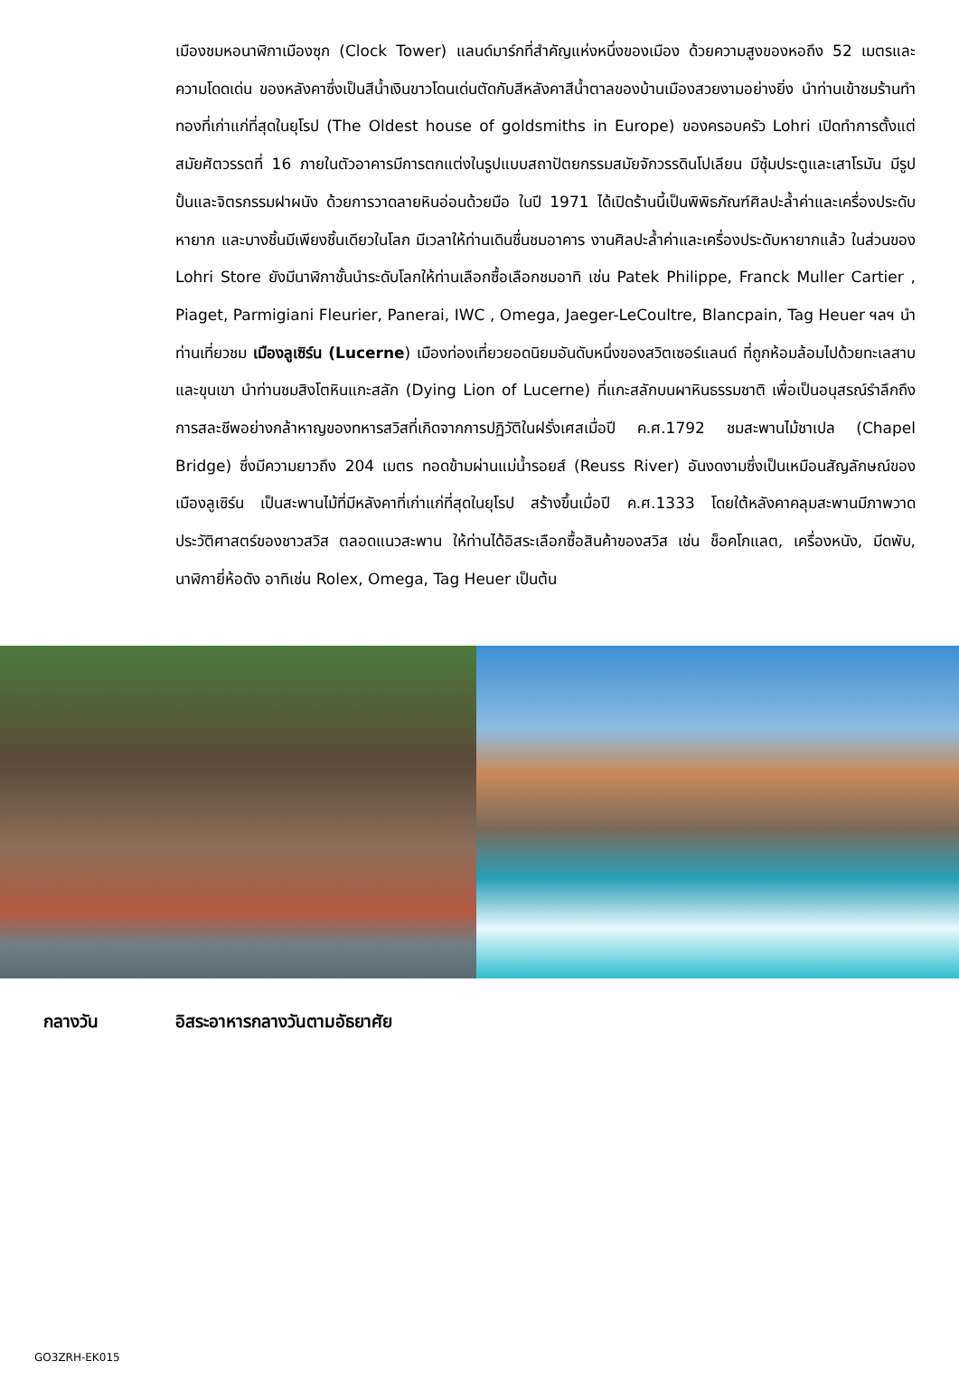เมืองชมหอนาฬิกาเมืองซุก (Clock Tower) แลนด์มาร์กที่สำคัญแห่งหนึ่งของเมือง ด้วยความสูงของหอถึง 52 เมตรและความโดดเด่น ของหลังคาซึ่งเป็นสีน้ำเงินขาวโดนเด่นตัดกับสีหลังคาสีน้ำตาลของบ้านเมืองสวยงามอย่างยิ่ง นำท่านเข้าชมร้านทำทองที่เก่าแก่ที่สุดในยุโรป (The Oldest house of goldsmiths in Europe) ของครอบครัว Lohri เปิดทำการตั้งแต่สมัยศัตวรรตที่ 16 ภายในตัวอาคารมีการตกแต่งในรูปแบบสถาปัตยกรรมสมัยจักวรรดินโปเลียน มีซุ้มประตูและเสาโรมัน มีรูปปั้นและจิตรกรรมฝาผนัง ด้วยการวาดลายหินอ่อนด้วยมือ ในปี 1971 ได้เปิดร้านนี้เป็นพิพิธภัณฑ์ศิลปะล้ำค่าและเครื่องประดับหายาก และบางชิ้นมีเพียงชิ้นเดียวในโลก มีเวลาให้ท่านเดินชื่นชมอาคาร งานศิลปะล้ำค่าและเครื่องประดับหายากแล้ว ในส่วนของ Lohri Store ยังมีนาฬิกาชั้นนำระดับโลกให้ท่านเลือกซื้อเลือกชมอาทิ เช่น Patek Philippe, Franck Muller Cartier , Piaget, Parmigiani Fleurier, Panerai, IWC , Omega, Jaeger-LeCoultre, Blancpain, Tag Heuer ฯลฯ นำท่านเที่ยวชม เมืองลูเซิร์น (Lucerne) เมืองท่องเที่ยวยอดนิยมอันดับหนึ่งของสวิตเซอร์แลนด์ ที่ถูกห้อมล้อมไปด้วยทะเลสาบและขุนเขา นำท่านชมสิงโตหินแกะสลัก (Dying Lion of Lucerne) ที่แกะสลักบนผาหินธรรมชาติ เพื่อเป็นอนุสรณ์รำลึกถึงการสละชีพอย่างกล้าหาญของทหารสวิสที่เกิดจากการปฏิวัติในฝรั่งเศสเมื่อปี ค.ศ.1792 ชมสะพานไม้ชาเปล (Chapel Bridge) ซึ่งมีความยาวถึง 204 เมตร ทอดข้ามผ่านแม่น้ำรอยส์ (Reuss River) อันงดงามซึ่งเป็นเหมือนสัญลักษณ์ของเมืองลูเซิร์น เป็นสะพานไม้ที่มีหลังคาที่เก่าแก่ที่สุดในยุโรป สร้างขึ้นเมื่อปี ค.ศ.1333 โดยใต้หลังคาคลุมสะพานมีภาพวาดประวัติศาสตร์ของชาวสวิส ตลอดแนวสะพาน ให้ท่านได้อิสระเลือกซื้อสินค้าของสวิส เช่น ช็อคโกแลต, เครื่องหนัง, มีดพับ, นาฬิกายี่ห้อดัง อาทิเช่น Rolex, Omega, Tag Heuer เป็นต้น
กลางวัน อิสระอาหารกลางวันตามอัธยาศัย
GO3ZRH-EK015